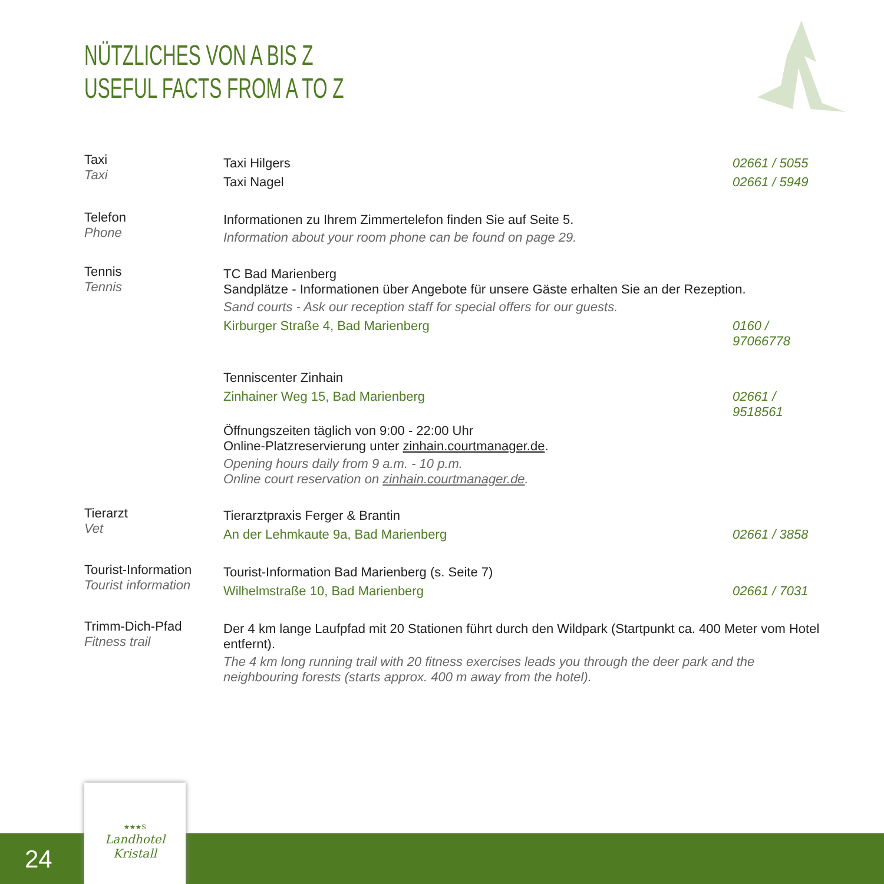NÜTZLICHES VON A BIS Z
USEFUL FACTS FROM A TO Z
Taxi
Taxi
Taxi Hilgers 02661 / 5055
Taxi Nagel 02661 / 5949
Telefon
Phone
Informationen zu Ihrem Zimmertelefon finden Sie auf Seite 5.
Information about your room phone can be found on page 29.
Tennis
Tennis
TC Bad Marienberg
Sandplätze - Informationen über Angebote für unsere Gäste erhalten Sie an der Rezeption.
Sand courts - Ask our reception staff for special offers for our guests.
Kirburger Straße 4, Bad Marienberg 0160 / 97066778
Tenniscenter Zinhain
Zinhainer Weg 15, Bad Marienberg 02661 / 9518561
Öffnungszeiten täglich von 9:00 - 22:00 Uhr
Online-Platzreservierung unter zinhain.courtmanager.de.
Opening hours daily from 9 a.m. - 10 p.m.
Online court reservation on zinhain.courtmanager.de.
Tierarzt
Vet
Tierarztpraxis Ferger & Brantin
An der Lehmkaute 9a, Bad Marienberg 02661 / 3858
Tourist-Information
Tourist information
Tourist-Information Bad Marienberg (s. Seite 7)
Wilhelmstraße 10, Bad Marienberg 02661 / 7031
Trimm-Dich-Pfad
Fitness trail
Der 4 km lange Laufpfad mit 20 Stationen führt durch den Wildpark (Startpunkt ca. 400 Meter vom Hotel entfernt).
The 4 km long running trail with 20 fitness exercises leads you through the deer park and the neighbouring forests (starts approx. 400 m away from the hotel).
24
★★★S
Landhotel
Kristall